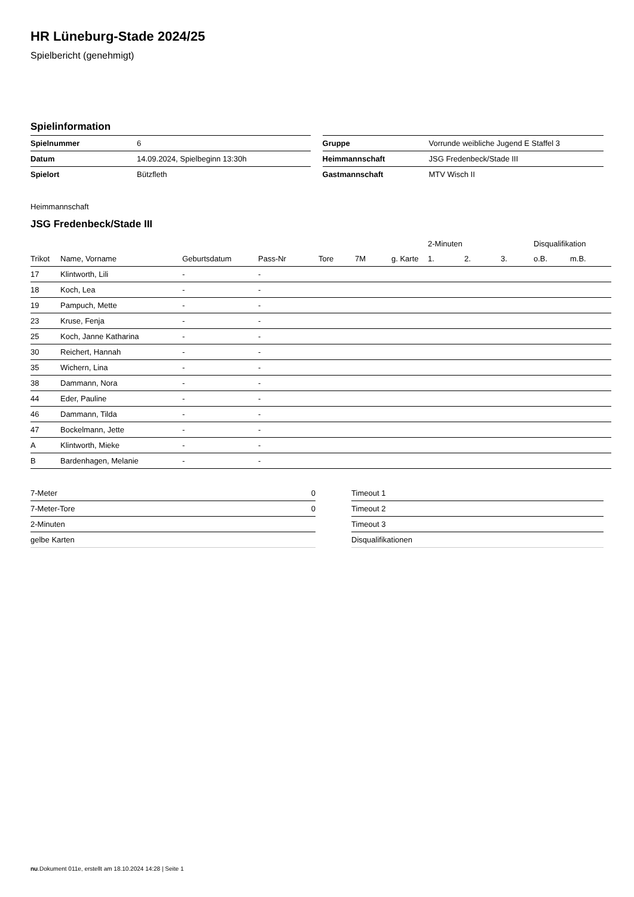HR Lüneburg-Stade 2024/25
Spielbericht (genehmigt)
Spielinformation
| Spielnummer | 6 |
| Datum | 14.09.2024, Spielbeginn 13:30h |
| Spielort | Bützfleth |
| Gruppe | Vorrunde weibliche Jugend E Staffel 3 |
| Heimmannschaft | JSG Fredenbeck/Stade III |
| Gastmannschaft | MTV Wisch II |
Heimmannschaft
JSG Fredenbeck/Stade III
| | | | | | | | | 2-Minuten | | | Disqualifikation | |
| --- | --- | --- | --- | --- | --- | --- | --- | --- | --- | --- | --- | --- |
| Trikot | Name, Vorname | Geburtsdatum | Pass-Nr | Tore | 7M | g. Karte | | 1. | 2. | 3. | o.B. | m.B. |
| 17 | Klintworth, Lili | - | - | | | | | | | | | |
| 18 | Koch, Lea | - | - | | | | | | | | | |
| 19 | Pampuch, Mette | - | - | | | | | | | | | |
| 23 | Kruse, Fenja | - | - | | | | | | | | | |
| 25 | Koch, Janne Katharina | - | - | | | | | | | | | |
| 30 | Reichert, Hannah | - | - | | | | | | | | | |
| 35 | Wichern, Lina | - | - | | | | | | | | | |
| 38 | Dammann, Nora | - | - | | | | | | | | | |
| 44 | Eder, Pauline | - | - | | | | | | | | | |
| 46 | Dammann, Tilda | - | - | | | | | | | | | |
| 47 | Bockelmann, Jette | - | - | | | | | | | | | |
| A | Klintworth, Mieke | - | - | | | | | | | | | |
| B | Bardenhagen, Melanie | - | - | | | | | | | | | |
| 7-Meter | 0 |
| 7-Meter-Tore | 0 |
| 2-Minuten | |
| gelbe Karten | |
| Timeout 1 |
| Timeout 2 |
| Timeout 3 |
| Disqualifikationen |
nu.Dokument 011e, erstellt am 18.10.2024 14:28 | Seite 1